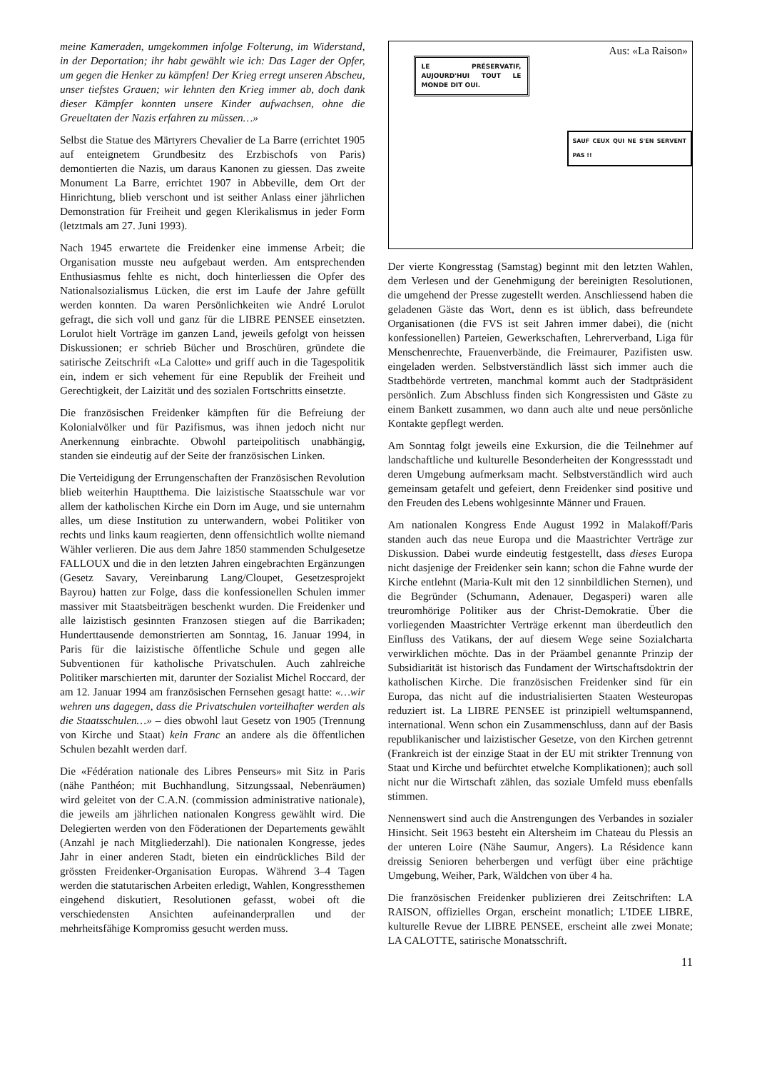meine Kameraden, umgekommen infolge Folterung, im Widerstand, in der Deportation; ihr habt gewählt wie ich: Das Lager der Opfer, um gegen die Henker zu kämpfen! Der Krieg erregt unseren Abscheu, unser tiefstes Grauen; wir lehnten den Krieg immer ab, doch dank dieser Kämpfer konnten unsere Kinder aufwachsen, ohne die Greueltaten der Nazis erfahren zu müssen…»
Selbst die Statue des Märtyrers Chevalier de La Barre (errichtet 1905 auf enteignetem Grundbesitz des Erzbischofs von Paris) demontierten die Nazis, um daraus Kanonen zu giessen. Das zweite Monument La Barre, errichtet 1907 in Abbeville, dem Ort der Hinrichtung, blieb verschont und ist seither Anlass einer jährlichen Demonstration für Freiheit und gegen Klerikalismus in jeder Form (letztmals am 27. Juni 1993).
Nach 1945 erwartete die Freidenker eine immense Arbeit; die Organisation musste neu aufgebaut werden. Am entsprechenden Enthusiasmus fehlte es nicht, doch hinterliessen die Opfer des Nationalsozialismus Lücken, die erst im Laufe der Jahre gefüllt werden konnten. Da waren Persönlichkeiten wie André Lorulot gefragt, die sich voll und ganz für die LIBRE PENSEE einsetzten. Lorulot hielt Vorträge im ganzen Land, jeweils gefolgt von heissen Diskussionen; er schrieb Bücher und Broschüren, gründete die satirische Zeitschrift «La Calotte» und griff auch in die Tagespolitik ein, indem er sich vehement für eine Republik der Freiheit und Gerechtigkeit, der Laizität und des sozialen Fortschritts einsetzte.
Die französischen Freidenker kämpften für die Befreiung der Kolonialvölker und für Pazifismus, was ihnen jedoch nicht nur Anerkennung einbrachte. Obwohl parteipolitisch unabhängig, standen sie eindeutig auf der Seite der französischen Linken.
Die Verteidigung der Errungenschaften der Französischen Revolution blieb weiterhin Hauptthema. Die laizistische Staatsschule war vor allem der katholischen Kirche ein Dorn im Auge, und sie unternahm alles, um diese Institution zu unterwandern, wobei Politiker von rechts und links kaum reagierten, denn offensichtlich wollte niemand Wähler verlieren. Die aus dem Jahre 1850 stammenden Schulgesetze FALLOUX und die in den letzten Jahren eingebrachten Ergänzungen (Gesetz Savary, Vereinbarung Lang/Cloupet, Gesetzesprojekt Bayrou) hatten zur Folge, dass die konfessionellen Schulen immer massiver mit Staatsbeiträgen beschenkt wurden. Die Freidenker und alle laizistisch gesinnten Franzosen stiegen auf die Barrikaden; Hunderttausende demonstrierten am Sonntag, 16. Januar 1994, in Paris für die laizistische öffentliche Schule und gegen alle Subventionen für katholische Privatschulen. Auch zahlreiche Politiker marschierten mit, darunter der Sozialist Michel Roccard, der am 12. Januar 1994 am französischen Fernsehen gesagt hatte: «…wir wehren uns dagegen, dass die Privatschulen vorteilhafter werden als die Staatsschulen…» – dies obwohl laut Gesetz von 1905 (Trennung von Kirche und Staat) kein Franc an andere als die öffentlichen Schulen bezahlt werden darf.
Die «Fédération nationale des Libres Penseurs» mit Sitz in Paris (nähe Panthéon; mit Buchhandlung, Sitzungssaal, Nebenräumen) wird geleitet von der C.A.N. (commission administrative nationale), die jeweils am jährlichen nationalen Kongress gewählt wird. Die Delegierten werden von den Föderationen der Departements gewählt (Anzahl je nach Mitgliederzahl). Die nationalen Kongresse, jedes Jahr in einer anderen Stadt, bieten ein eindrückliches Bild der grössten Freidenker-Organisation Europas. Während 3–4 Tagen werden die statutarischen Arbeiten erledigt, Wahlen, Kongressthemen eingehend diskutiert, Resolutionen gefasst, wobei oft die verschiedensten Ansichten aufeinanderprallen und der mehrheitsfähige Kompromiss gesucht werden muss.
Aus: «La Raison»
LE PRÉSERVATIF, AUJOURD'HUI TOUT LE MONDE DIT OUI.
SAUF CEUX QUI NE S'EN SERVENT PAS !!
Der vierte Kongresstag (Samstag) beginnt mit den letzten Wahlen, dem Verlesen und der Genehmigung der bereinigten Resolutionen, die umgehend der Presse zugestellt werden. Anschliessend haben die geladenen Gäste das Wort, denn es ist üblich, dass befreundete Organisationen (die FVS ist seit Jahren immer dabei), die (nicht konfessionellen) Parteien, Gewerkschaften, Lehrerverband, Liga für Menschenrechte, Frauenverbände, die Freimaurer, Pazifisten usw. eingeladen werden. Selbstverständlich lässt sich immer auch die Stadtbehörde vertreten, manchmal kommt auch der Stadtpräsident persönlich. Zum Abschluss finden sich Kongressisten und Gäste zu einem Bankett zusammen, wo dann auch alte und neue persönliche Kontakte gepflegt werden.
Am Sonntag folgt jeweils eine Exkursion, die die Teilnehmer auf landschaftliche und kulturelle Besonderheiten der Kongressstadt und deren Umgebung aufmerksam macht. Selbstverständlich wird auch gemeinsam getafelt und gefeiert, denn Freidenker sind positive und den Freuden des Lebens wohlgesinnte Männer und Frauen.
Am nationalen Kongress Ende August 1992 in Malakoff/Paris standen auch das neue Europa und die Maastrichter Verträge zur Diskussion. Dabei wurde eindeutig festgestellt, dass dieses Europa nicht dasjenige der Freidenker sein kann; schon die Fahne wurde der Kirche entlehnt (Maria-Kult mit den 12 sinnbildlichen Sternen), und die Begründer (Schumann, Adenauer, Degasperi) waren alle treuromhörige Politiker aus der Christ-Demokratie. Über die vorliegenden Maastrichter Verträge erkennt man überdeutlich den Einfluss des Vatikans, der auf diesem Wege seine Sozialcharta verwirklichen möchte. Das in der Präambel genannte Prinzip der Subsidiarität ist historisch das Fundament der Wirtschaftsdoktrin der katholischen Kirche. Die französischen Freidenker sind für ein Europa, das nicht auf die industrialisierten Staaten Westeuropas reduziert ist. La LIBRE PENSEE ist prinzipiell weltumspannend, international. Wenn schon ein Zusammenschluss, dann auf der Basis republikanischer und laizistischer Gesetze, von den Kirchen getrennt (Frankreich ist der einzige Staat in der EU mit strikter Trennung von Staat und Kirche und befürchtet etwelche Komplikationen); auch soll nicht nur die Wirtschaft zählen, das soziale Umfeld muss ebenfalls stimmen.
Nennenswert sind auch die Anstrengungen des Verbandes in sozialer Hinsicht. Seit 1963 besteht ein Altersheim im Chateau du Plessis an der unteren Loire (Nähe Saumur, Angers). La Résidence kann dreissig Senioren beherbergen und verfügt über eine prächtige Umgebung, Weiher, Park, Wäldchen von über 4 ha.
Die französischen Freidenker publizieren drei Zeitschriften: LA RAISON, offizielles Organ, erscheint monatlich; L'IDEE LIBRE, kulturelle Revue der LIBRE PENSEE, erscheint alle zwei Monate; LA CALOTTE, satirische Monatsschrift.
11